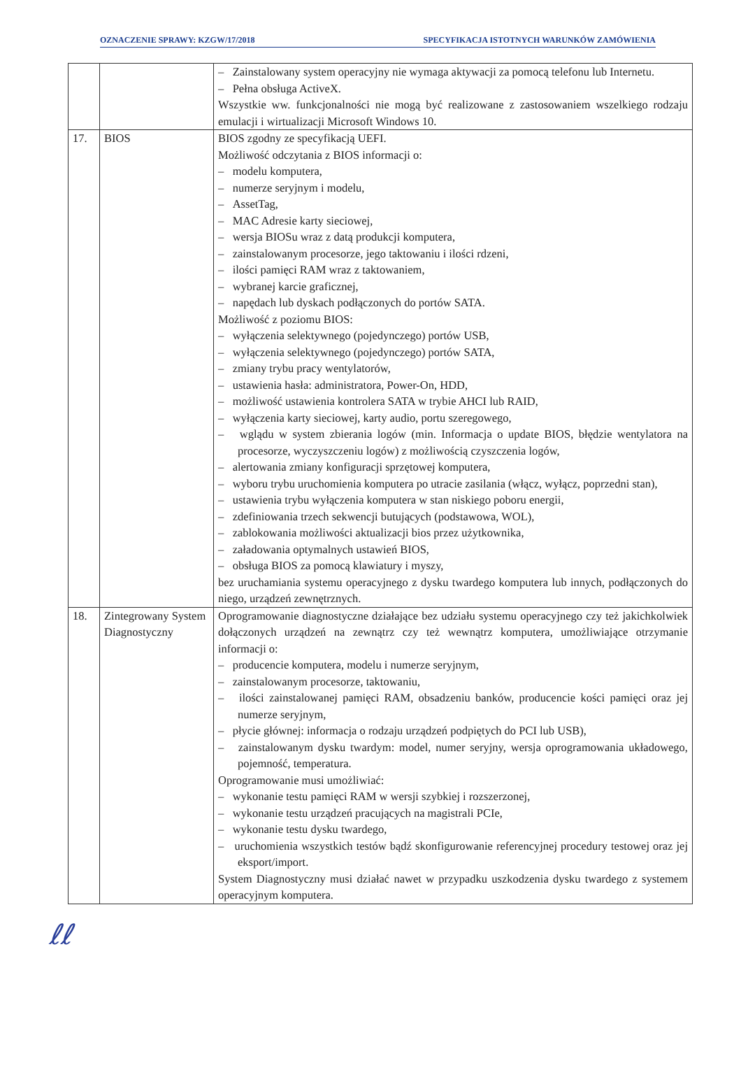OZNACZENIE SPRAWY: KZGW/17/2018 SPECYFIKACJA ISTOTNYCH WARUNKÓW ZAMÓWIENIA
| | | – Zainstalowany system operacyjny nie wymaga aktywacji za pomocą telefonu lub Internetu. – Pełna obsługa ActiveX. Wszystkie ww. funkcjonalności nie mogą być realizowane z zastosowaniem wszelkiego rodzaju emulacji i wirtualizacji Microsoft Windows 10. |
| 17. | BIOS | BIOS zgodny ze specyfikacją UEFI. Możliwość odczytania z BIOS informacji o: – modelu komputera, – numerze seryjnym i modelu, – AssetTag, – MAC Adresie karty sieciowej, – wersja BIOSu wraz z datą produkcji komputera, – zainstalowanym procesorze, jego taktowaniu i ilości rdzeni, – ilości pamięci RAM wraz z taktowaniem, – wybranej karcie graficznej, – napędach lub dyskach podłączonych do portów SATA. Możliwość z poziomu BIOS: – wyłączenia selektywnego (pojedynczego) portów USB, – wyłączenia selektywnego (pojedynczego) portów SATA, – zmiany trybu pracy wentylatorów, – ustawienia hasła: administratora, Power-On, HDD, – możliwość ustawienia kontrolera SATA w trybie AHCI lub RAID, – wyłączenia karty sieciowej, karty audio, portu szeregowego, – wglądu w system zbierania logów (min. Informacja o update BIOS, błędzie wentylatora na procesorze, wyczyszczeniu logów) z możliwością czyszczenia logów, – alertowania zmiany konfiguracji sprzętowej komputera, – wyboru trybu uruchomienia komputera po utracie zasilania (włącz, wyłącz, poprzedni stan), – ustawienia trybu wyłączenia komputera w stan niskiego poboru energii, – zdefiniowania trzech sekwencji butujących (podstawowa, WOL), – zablokowania możliwości aktualizacji bios przez użytkownika, – załadowania optymalnych ustawień BIOS, – obsługa BIOS za pomocą klawiatury i myszy, bez uruchamiania systemu operacyjnego z dysku twardego komputera lub innych, podłączonych do niego, urządzeń zewnętrznych. |
| 18. | Zintegrowany System Diagnostyczny | Oprogramowanie diagnostyczne działające bez udziału systemu operacyjnego czy też jakichkolwiek dołączonych urządzeń na zewnątrz czy też wewnątrz komputera, umożliwiające otrzymanie informacji o: – producencie komputera, modelu i numerze seryjnym, – zainstalowanym procesorze, taktowaniu, – ilości zainstalowanej pamięci RAM, obsadzeniu banków, producencie kości pamięci oraz jej numerze seryjnym, – płycie głównej: informacja o rodzaju urządzeń podpiętych do PCI lub USB), – zainstalowanym dysku twardym: model, numer seryjny, wersja oprogramowania układowego, pojemność, temperatura. Oprogramowanie musi umożliwiać: – wykonanie testu pamięci RAM w wersji szybkiej i rozszerzonej, – wykonanie testu urządzeń pracujących na magistrali PCIe, – wykonanie testu dysku twardego, – uruchomienia wszystkich testów bądź skonfigurowanie referencyjnej procedury testowej oraz jej eksport/import. System Diagnostyczny musi działać nawet w przypadku uszkodzenia dysku twardego z systemem operacyjnym komputera. |
ℓℓ